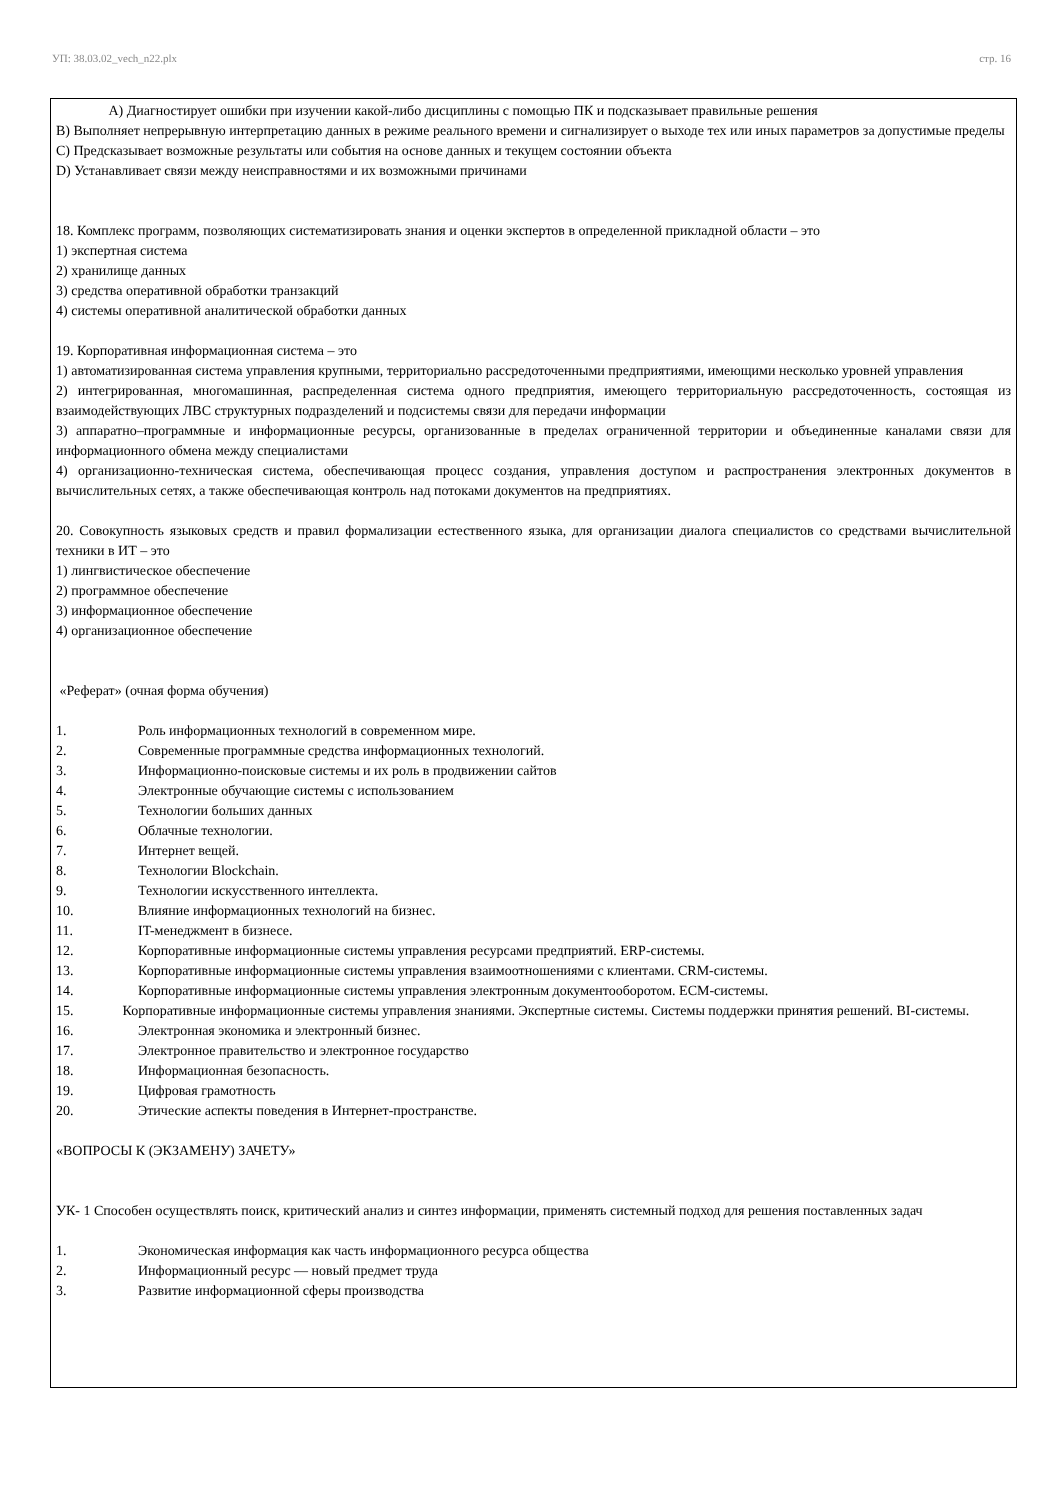УП: 38.03.02_vech_n22.plx стр. 16
A) Диагностирует ошибки при изучении какой-либо дисциплины с помощью ПК и подсказывает правильные решения
B) Выполняет непрерывную интерпретацию данных в режиме реального времени и сигнализирует о выходе тех или иных параметров за допустимые пределы
C) Предсказывает возможные результаты или события на основе данных и текущем состоянии объекта
D) Устанавливает связи между неисправностями и их возможными причинами
18. Комплекс программ, позволяющих систематизировать знания и оценки экспертов в определенной прикладной области – это
1) экспертная система
2) хранилище данных
3) средства оперативной обработки транзакций
4) системы оперативной аналитической обработки данных
19. Корпоративная информационная система – это
1) автоматизированная система управления крупными, территориально рассредоточенными предприятиями, имеющими несколько уровней управления
2) интегрированная, многомашинная, распределенная система одного предприятия, имеющего территориальную рассредоточенность, состоящая из взаимодействующих ЛВС структурных подразделений и подсистемы связи для передачи информации
3) аппаратно–программные и информационные ресурсы, организованные в пределах ограниченной территории и объединенные каналами связи для информационного обмена между специалистами
4) организационно-техническая система, обеспечивающая процесс создания, управления доступом и распространения электронных документов в вычислительных сетях, а также обеспечивающая контроль над потоками документов на предприятиях.
20. Совокупность языковых средств и правил формализации естественного языка, для организации диалога специалистов со средствами вычислительной техники в ИТ – это
1) лингвистическое обеспечение
2) программное обеспечение
3) информационное обеспечение
4) организационное обеспечение
«Реферат» (очная форма обучения)
1. Роль информационных технологий в современном мире.
2. Современные программные средства информационных технологий.
3. Информационно-поисковые системы и их роль в продвижении сайтов
4. Электронные обучающие системы с использованием
5. Технологии больших данных
6. Облачные технологии.
7. Интернет вещей.
8. Технологии Blockchain.
9. Технологии искусственного интеллекта.
10. Влияние информационных технологий на бизнес.
11. IT-менеджмент в бизнесе.
12. Корпоративные информационные системы управления ресурсами предприятий. ERP-системы.
13. Корпоративные информационные системы управления взаимоотношениями с клиентами. CRM-системы.
14. Корпоративные информационные системы управления электронным документооборотом. ECM-системы.
15. Корпоративные информационные системы управления знаниями. Экспертные системы. Системы поддержки принятия решений. BI-системы.
16. Электронная экономика и электронный бизнес.
17. Электронное правительство и электронное государство
18. Информационная безопасность.
19. Цифровая грамотность
20. Этические аспекты поведения в Интернет-пространстве.
«ВОПРОСЫ К (ЭКЗАМЕНУ) ЗАЧЕТУ»
УК- 1 Способен осуществлять поиск, критический анализ и синтез информации, применять системный подход для решения поставленных задач
1. Экономическая информация как часть информационного ресурса общества
2. Информационный ресурс — новый предмет труда
3. Развитие информационной сферы производства